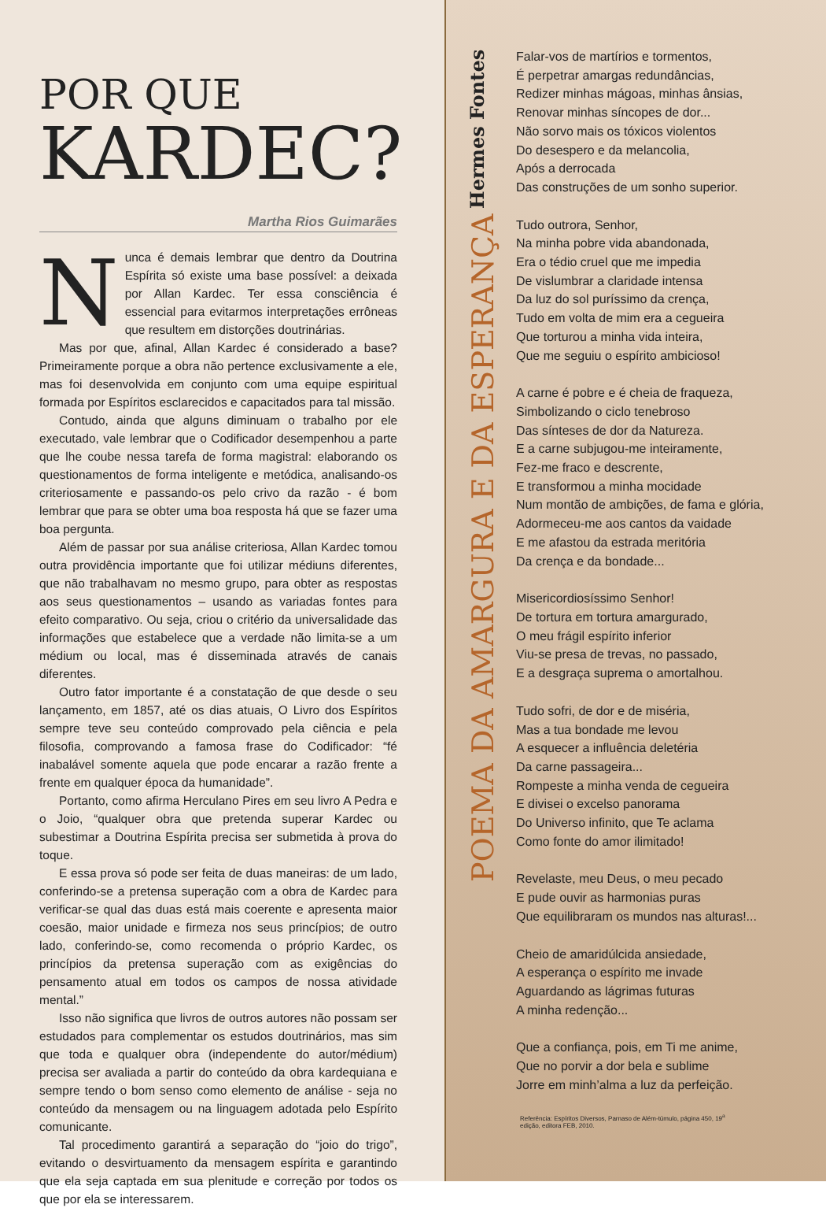POR QUE
KARDEC?
Martha Rios Guimarães
Nunca é demais lembrar que dentro da Doutrina Espírita só existe uma base possível: a deixada por Allan Kardec. Ter essa consciência é essencial para evitarmos interpretações errôneas que resultem em distorções doutrinárias.
Mas por que, afinal, Allan Kardec é considerado a base? Primeiramente porque a obra não pertence exclusivamente a ele, mas foi desenvolvida em conjunto com uma equipe espiritual formada por Espíritos esclarecidos e capacitados para tal missão.
Contudo, ainda que alguns diminuam o trabalho por ele executado, vale lembrar que o Codificador desempenhou a parte que lhe coube nessa tarefa de forma magistral: elaborando os questionamentos de forma inteligente e metódica, analisando-os criteriosamente e passando-os pelo crivo da razão - é bom lembrar que para se obter uma boa resposta há que se fazer uma boa pergunta.
Além de passar por sua análise criteriosa, Allan Kardec tomou outra providência importante que foi utilizar médiuns diferentes, que não trabalhavam no mesmo grupo, para obter as respostas aos seus questionamentos – usando as variadas fontes para efeito comparativo. Ou seja, criou o critério da universalidade das informações que estabelece que a verdade não limita-se a um médium ou local, mas é disseminada através de canais diferentes.
Outro fator importante é a constatação de que desde o seu lançamento, em 1857, até os dias atuais, O Livro dos Espíritos sempre teve seu conteúdo comprovado pela ciência e pela filosofia, comprovando a famosa frase do Codificador: “fé inabalável somente aquela que pode encarar a razão frente a frente em qualquer época da humanidade”.
Portanto, como afirma Herculano Pires em seu livro A Pedra e o Joio, “qualquer obra que pretenda superar Kardec ou subestimar a Doutrina Espírita precisa ser submetida à prova do toque.
E essa prova só pode ser feita de duas maneiras: de um lado, conferindo-se a pretensa superação com a obra de Kardec para verificar-se qual das duas está mais coerente e apresenta maior coesão, maior unidade e firmeza nos seus princípios; de outro lado, conferindo-se, como recomenda o próprio Kardec, os princípios da pretensa superação com as exigências do pensamento atual em todos os campos de nossa atividade mental.”
Isso não significa que livros de outros autores não possam ser estudados para complementar os estudos doutrinários, mas sim que toda e qualquer obra (independente do autor/médium) precisa ser avaliada a partir do conteúdo da obra kardequiana e sempre tendo o bom senso como elemento de análise - seja no conteúdo da mensagem ou na linguagem adotada pelo Espírito comunicante.
Tal procedimento garantirá a separação do “joio do trigo”, evitando o desvirtuamento da mensagem espírita e garantindo que ela seja captada em sua plenitude e correção por todos os que por ela se interessarem.
POEMA DA AMARGURA E DA ESPERANÇA
Hermes Fontes
Falar-vos de martírios e tormentos,
É perpetrar amargas redundâncias,
Redizer minhas mágoas, minhas ânsias,
Renovar minhas síncopes de dor...
Não sorvo mais os tóxicos violentos
Do desespero e da melancolia,
Após a derrocada
Das construções de um sonho superior.
Tudo outrora, Senhor,
Na minha pobre vida abandonada,
Era o tédio cruel que me impedia
De vislumbrar a claridade intensa
Da luz do sol puríssimo da crença,
Tudo em volta de mim era a cegueira
Que torturou a minha vida inteira,
Que me seguiu o espírito ambicioso!
A carne é pobre e é cheia de fraqueza,
Simbolizando o ciclo tenebroso
Das sínteses de dor da Natureza.
E a carne subjugou-me inteiramente,
Fez-me fraco e descrente,
E transformou a minha mocidade
Num montão de ambições, de fama e glória,
Adormeceu-me aos cantos da vaidade
E me afastou da estrada meritória
Da crença e da bondade...
Misericordiosíssimo Senhor!
De tortura em tortura amargurado,
O meu frágil espírito inferior
Viu-se presa de trevas, no passado,
E a desgraça suprema o amortalhou.
Tudo sofri, de dor e de miséria,
Mas a tua bondade me levou
A esquecer a influência deletéria
Da carne passageira...
Rompeste a minha venda de cegueira
E divisei o excelso panorama
Do Universo infinito, que Te aclama
Como fonte do amor ilimitado!
Revelaste, meu Deus, o meu pecado
E pude ouvir as harmonias puras
Que equilibraram os mundos nas alturas!...
Cheio de amaridúlcida ansiedade,
A esperança o espírito me invade
Aguardando as lágrimas futuras
A minha redenção...
Que a confiança, pois, em Ti me anime,
Que no porvir a dor bela e sublime
Jorre em minh’alma a luz da perfeição.
Referência: Espíritos Diversos, Parnaso de Além-túmulo, página 450, 19<sup>a</sup> edição, editora FEB, 2010.